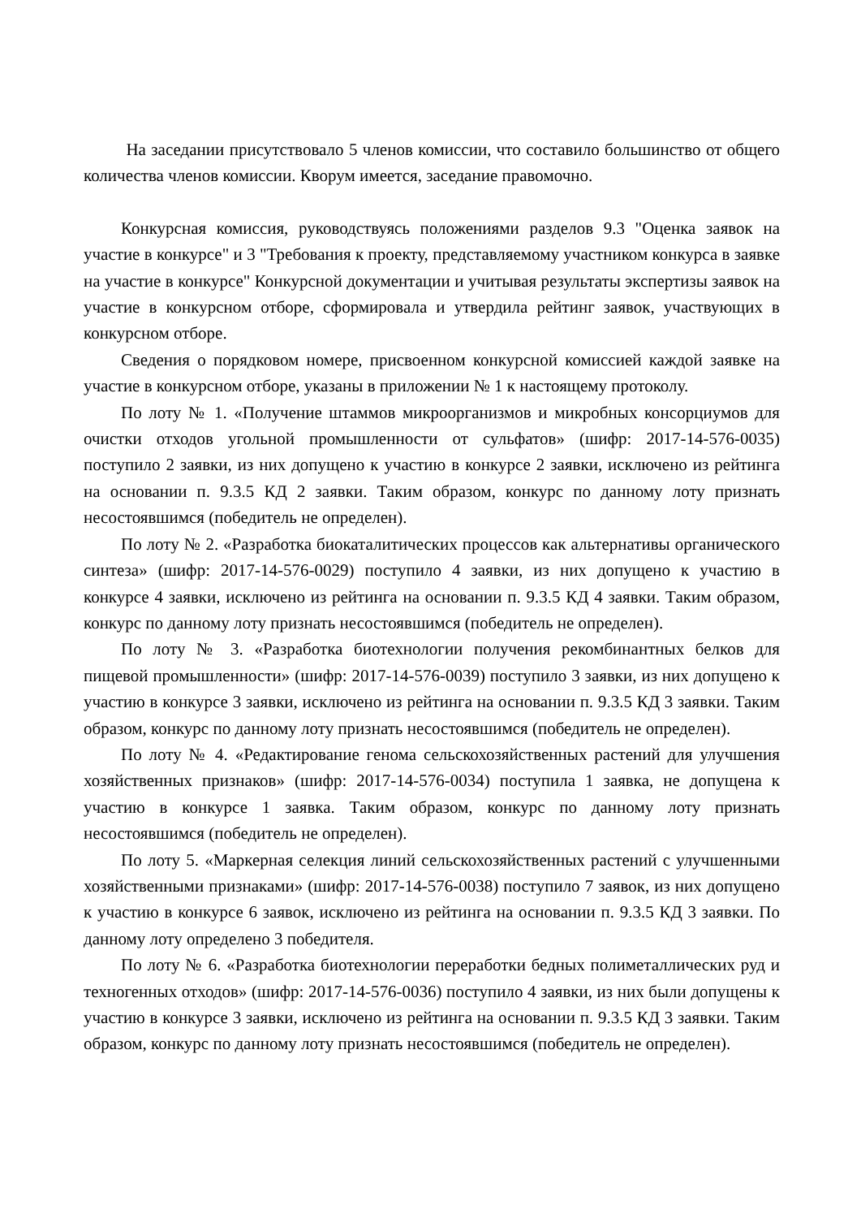На заседании присутствовало 5 членов комиссии, что составило большинство от общего количества членов комиссии. Кворум имеется, заседание правомочно.
Конкурсная комиссия, руководствуясь положениями разделов 9.3 "Оценка заявок на участие в конкурсе" и 3 "Требования к проекту, представляемому участником конкурса в заявке на участие в конкурсе" Конкурсной документации и учитывая результаты экспертизы заявок на участие в конкурсном отборе, сформировала и утвердила рейтинг заявок, участвующих в конкурсном отборе.
Сведения о порядковом номере, присвоенном конкурсной комиссией каждой заявке на участие в конкурсном отборе, указаны в приложении № 1 к настоящему протоколу.
По лоту № 1. «Получение штаммов микроорганизмов и микробных консорциумов для очистки отходов угольной промышленности от сульфатов» (шифр: 2017-14-576-0035) поступило 2 заявки, из них допущено к участию в конкурсе 2 заявки, исключено из рейтинга на основании п. 9.3.5 КД 2 заявки. Таким образом, конкурс по данному лоту признать несостоявшимся (победитель не определен).
По лоту № 2. «Разработка биокаталитических процессов как альтернативы органического синтеза» (шифр: 2017-14-576-0029) поступило 4 заявки, из них допущено к участию в конкурсе 4 заявки, исключено из рейтинга на основании п. 9.3.5 КД 4 заявки. Таким образом, конкурс по данному лоту признать несостоявшимся (победитель не определен).
По лоту № 3. «Разработка биотехнологии получения рекомбинантных белков для пищевой промышленности» (шифр: 2017-14-576-0039) поступило 3 заявки, из них допущено к участию в конкурсе 3 заявки, исключено из рейтинга на основании п. 9.3.5 КД 3 заявки. Таким образом, конкурс по данному лоту признать несостоявшимся (победитель не определен).
По лоту № 4. «Редактирование генома сельскохозяйственных растений для улучшения хозяйственных признаков» (шифр: 2017-14-576-0034) поступила 1 заявка, не допущена к участию в конкурсе 1 заявка. Таким образом, конкурс по данному лоту признать несостоявшимся (победитель не определен).
По лоту 5. «Маркерная селекция линий сельскохозяйственных растений с улучшенными хозяйственными признаками» (шифр: 2017-14-576-0038) поступило 7 заявок, из них допущено к участию в конкурсе 6 заявок, исключено из рейтинга на основании п. 9.3.5 КД 3 заявки. По данному лоту определено 3 победителя.
По лоту № 6. «Разработка биотехнологии переработки бедных полиметаллических руд и техногенных отходов» (шифр: 2017-14-576-0036) поступило 4 заявки, из них были допущены к участию в конкурсе 3 заявки, исключено из рейтинга на основании п. 9.3.5 КД 3 заявки. Таким образом, конкурс по данному лоту признать несостоявшимся (победитель не определен).